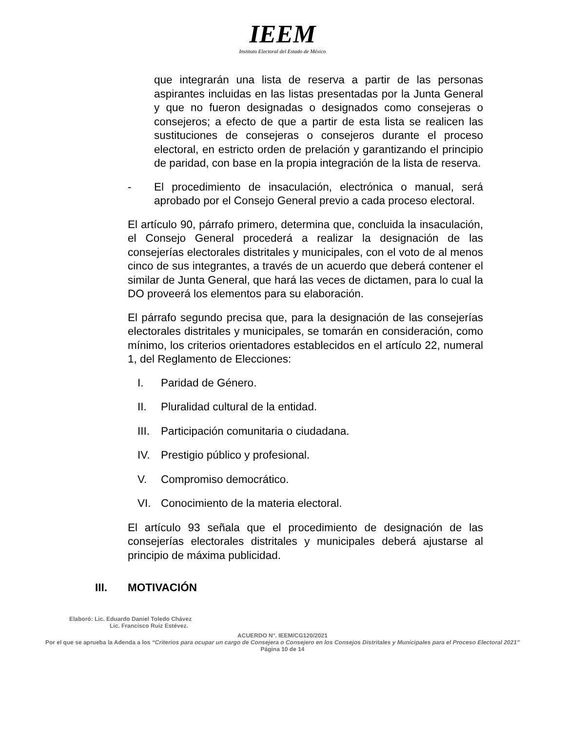IEEM
Instituto Electoral del Estado de México
que integrarán una lista de reserva a partir de las personas aspirantes incluidas en las listas presentadas por la Junta General y que no fueron designadas o designados como consejeras o consejeros; a efecto de que a partir de esta lista se realicen las sustituciones de consejeras o consejeros durante el proceso electoral, en estricto orden de prelación y garantizando el principio de paridad, con base en la propia integración de la lista de reserva.
- El procedimiento de insaculación, electrónica o manual, será aprobado por el Consejo General previo a cada proceso electoral.
El artículo 90, párrafo primero, determina que, concluida la insaculación, el Consejo General procederá a realizar la designación de las consejerías electorales distritales y municipales, con el voto de al menos cinco de sus integrantes, a través de un acuerdo que deberá contener el similar de Junta General, que hará las veces de dictamen, para lo cual la DO proveerá los elementos para su elaboración.
El párrafo segundo precisa que, para la designación de las consejerías electorales distritales y municipales, se tomarán en consideración, como mínimo, los criterios orientadores establecidos en el artículo 22, numeral 1, del Reglamento de Elecciones:
I. Paridad de Género.
II. Pluralidad cultural de la entidad.
III. Participación comunitaria o ciudadana.
IV. Prestigio público y profesional.
V. Compromiso democrático.
VI. Conocimiento de la materia electoral.
El artículo 93 señala que el procedimiento de designación de las consejerías electorales distritales y municipales deberá ajustarse al principio de máxima publicidad.
III. MOTIVACIÓN
Elaboró: Lic. Eduardo Daniel Toledo Chávez
Lic. Francisco Ruiz Estévez.
ACUERDO N°. IEEM/CG120/2021
Por el que se aprueba la Adenda a los “Criterios para ocupar un cargo de Consejera o Consejero en los Consejos Distritales y Municipales para el Proceso Electoral 2021”
Página 10 de 14